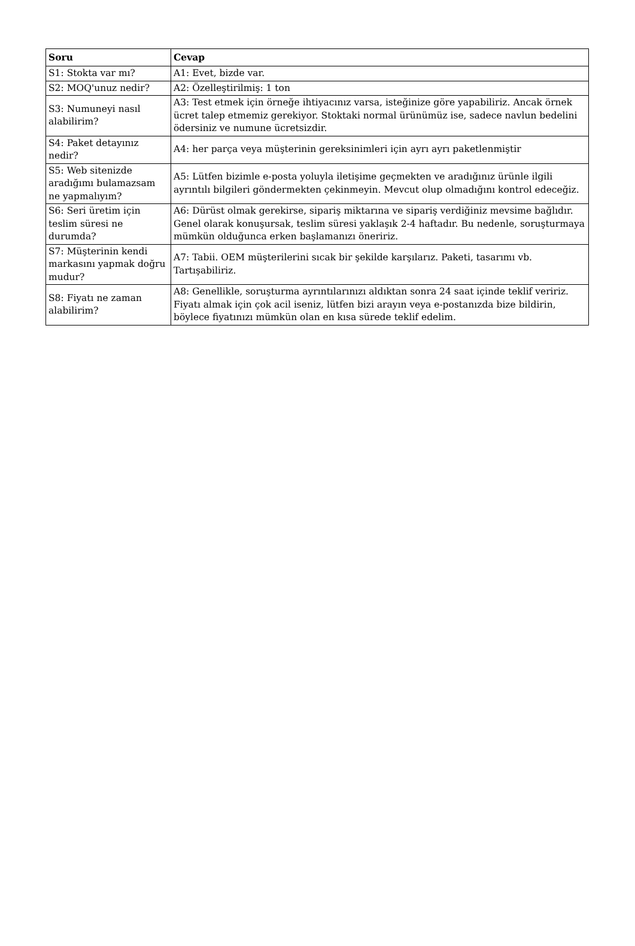| Soru | Cevap |
| --- | --- |
| S1: Stokta var mı? | A1: Evet, bizde var. |
| S2: MOQ'unuz nedir? | A2: Özelleştirilmiş: 1 ton |
| S3: Numuneyi nasıl alabilirim? | A3: Test etmek için örneğe ihtiyacınız varsa, isteğinize göre yapabiliriz. Ancak örnek ücret talep etmemiz gerekiyor. Stoktaki normal ürünümüz ise, sadece navlun bedelini ödersiniz ve numune ücretsizdir. |
| S4: Paket detayınız nedir? | A4: her parça veya müşterinin gereksinimleri için ayrı ayrı paketlenmiştir |
| S5: Web sitenizde aradığımı bulamazsam ne yapmalıyım? | A5: Lütfen bizimle e-posta yoluyla iletişime geçmekten ve aradığınız ürünle ilgili ayrıntılı bilgileri göndermekten çekinmeyin. Mevcut olup olmadığını kontrol edeceğiz. |
| S6: Seri üretim için teslim süresi ne durumda? | A6: Dürüst olmak gerekirse, sipariş miktarına ve sipariş verdiğiniz mevsime bağlıdır. Genel olarak konuşursak, teslim süresi yaklaşık 2-4 haftadır. Bu nedenle, soruşturmaya mümkün olduğunca erken başlamanızı öneririz. |
| S7: Müşterinin kendi markasını yapmak doğru mudur? | A7: Tabii. OEM müşterilerini sıcak bir şekilde karşılarız. Paketi, tasarımı vb. Tartışabiliriz. |
| S8: Fiyatı ne zaman alabilirim? | A8: Genellikle, soruşturma ayrıntılarınızı aldıktan sonra 24 saat içinde teklif veririz. Fiyatı almak için çok acil iseniz, lütfen bizi arayın veya e-postanızda bize bildirin, böylece fiyatınızı mümkün olan en kısa sürede teklif edelim. |